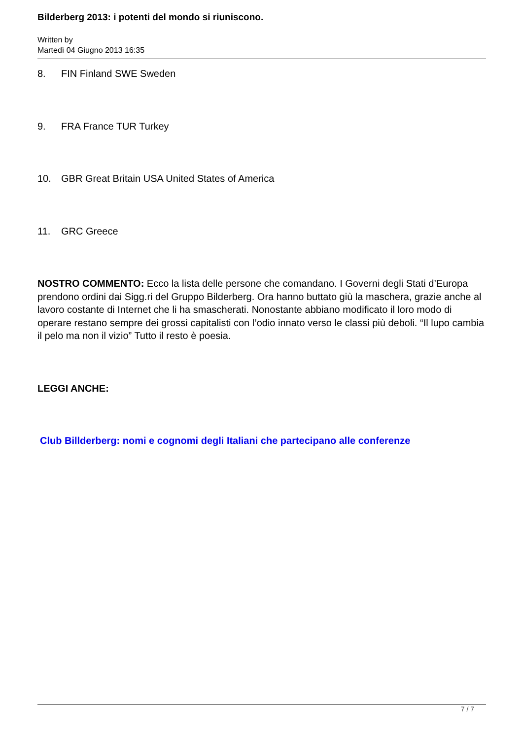Bilderberg 2013: i potenti del mondo si riuniscono.
Written by
Martedì 04 Giugno 2013 16:35
8. FIN Finland SWE Sweden
9. FRA France TUR Turkey
10. GBR Great Britain USA United States of America
11. GRC Greece
NOSTRO COMMENTO: Ecco la lista delle persone che comandano. I Governi degli Stati d’Europa prendono ordini dai Sigg.ri del Gruppo Bilderberg. Ora hanno buttato giù la maschera, grazie anche al lavoro costante di Internet che li ha smascherati. Nonostante abbiano modificato il loro modo di operare restano sempre dei grossi capitalisti con l’odio innato verso le classi più deboli. “Il lupo cambia il pelo ma non il vizio” Tutto il resto è poesia.
LEGGI ANCHE:
Club Billderberg: nomi e cognomi degli Italiani che partecipano alle conferenze
7 / 7